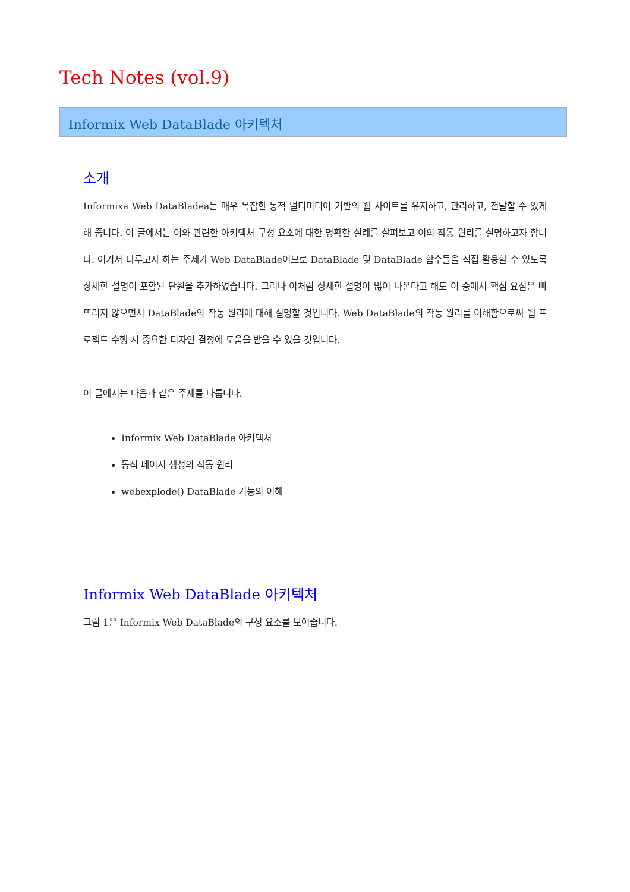Tech Notes (vol.9)
Informix Web DataBlade 아키텍처
소개
Informixa Web DataBladea는 매우 복잡한 동적 멀티미디어 기반의 웹 사이트를 유지하고, 관리하고, 전달할 수 있게 해 줍니다. 이 글에서는 이와 관련한 아키텍처 구성 요소에 대한 명확한 실례를 살펴보고 이의 작동 원리를 설명하고자 합니다. 여기서 다루고자 하는 주제가 Web DataBlade이므로 DataBlade 및 DataBlade 함수들을 직접 활용할 수 있도록 상세한 설명이 포함된 단원을 추가하였습니다. 그러나 이처럼 상세한 설명이 많이 나온다고 해도 이 중에서 핵심 요점은 빠뜨리지 않으면서 DataBlade의 작동 원리에 대해 설명할 것입니다. Web DataBlade의 작동 원리를 이해함으로써 웹 프로젝트 수행 시 중요한 디자인 결정에 도움을 받을 수 있을 것입니다.
이 글에서는 다음과 같은 주제를 다룹니다.
Informix Web DataBlade 아키텍처
동적 페이지 생성의 작동 원리
webexplode() DataBlade 기능의 이해
Informix Web DataBlade 아키텍처
그림 1은 Informix Web DataBlade의 구성 요소를 보여줍니다.